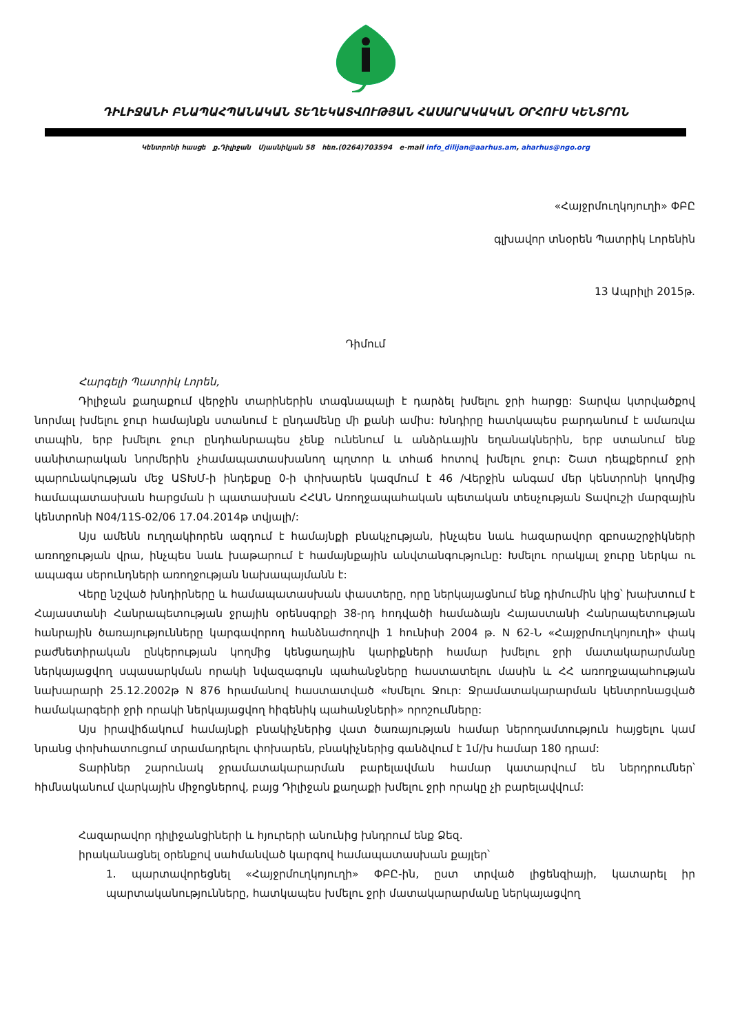ԴԻԼԻՋԱՆԻ ԲՆԱՊԱՀՊԱՆԱԿԱՆ ՏԵՂԵԿԱՏՎՈՒԹՅԱՆ ՀԱՍԱՐԱԿԱԿԱՆ ՕՐՀՈՒՍ ԿԵՆՏՐՈՆ
Կենտրոնի հասցե ք.Դիլիջան Մյասնիկյան 58 հեռ.(0264)703594 e-mail info_dilijan@aarhus.am, aharhus@ngo.org
«Հայջրմուղկոյուղի» ՓԲԸ
գլխավոր տնօրեն Պատրիկ Լորենին
13 Ապրիլի 2015թ.
Դիմում
Հարգելի Պատրիկ Լորեն,
Դիլիջան քաղաքում վերջին տարիներին տագնապալի է դարձել խմելու ջրի հարցը: Տարվա կտրվածքով նորմալ խմելու ջուր համայնքն ստանում է ընդամենը մի քանի ամիս: Խնդիրը հատկապես բարդանում է ամառվա տապին, երբ խմելու ջուր ընդհանրապես չենք ունենում և անձրևային եղանակներին, երբ ստանում ենք սանիտարական նորմերին չհամապատասխանող պղտոր և տհաճ հոտով խմելու ջուր: Շատ դեպքերում ջրի պարունակության մեջ ԱՏԽՄ-ի ինդեքսը 0-ի փոխարեն կազմում է 46 /Վերջին անգամ մեր կենտրոնի կողմից համապատասխան հարցման ի պատասխան ՀՀԱՆ Առողջապահական պետական տեսչության Տավուշի մարզային կենտրոնի N04/11S-02/06 17.04.2014թ տվյալի/:
Այս ամենն ուղղակիորեն ազդում է համայնքի բնակչության, ինչպես նաև հազարավոր զբոսաշրջիկների առողջության վրա, ինչպես նաև խաթարում է համայնքային անվտանգությունը: Խմելու որակյալ ջուրը ներկա ու ապագա սերունդների առողջության նախապայմանն է:
Վերը նշված խնդիրները և համապատասխան փաստերը, որը ներկայացնում ենք դիմումին կից՝ խախտում է Հայաստանի Հանրապետության ջրային օրենսգրքի 38-րդ հոդվածի համաձայն Հայաստանի Հանրապետության հանրային ծառայությունները կարգավորող հանձնաժողովի 1 հունիսի 2004 թ. N 62-Ն «Հայջրմուղկոյուղի» փակ բաժնետիրական ընկերության կողմից կենցաղային կարիքների համար խմելու ջրի մատակարարմանը ներկայացվող սպասարկման որակի նվազագույն պահանջները հաստատելու մասին և ՀՀ առողջապահության նախարարի 25.12.2002թ N 876 հրամանով հաստատված «Խմելու Ջուր: Ջրամատակարարման կենտրոնացված համակարգերի ջրի որակի ներկայացվող հիգենիկ պահանջների» որոշումները:
Այս իրավիճակում համայնքի բնակիչներից վատ ծառայության համար ներողամտություն հայցելու կամ նրանց փոխհատուցում տրամադրելու փոխարեն, բնակիչներից գանձվում է 1մ/խ համար 180 դրամ:
Տարիներ շարունակ ջրամատակարարման բարելավման համար կատարվում են ներդրումներ՝ հիմնականում վարկային միջոցներով, բայց Դիլիջան քաղաքի խմելու ջրի որակը չի բարելավվում:
Հազարավոր դիլիջանցիների և հյուրերի անունից խնդրում ենք Ձեզ.
իրականացնել օրենքով սահմանված կարգով համապատասխան քայլեր՝
1. պարտավորեցնել «Հայջրմուղկոյուղի» ՓԲԸ-ին, ըստ տրված լիցենզիայի, կատարել իր պարտականությունները, հատկապես խմելու ջրի մատակարարմանը ներկայացվող